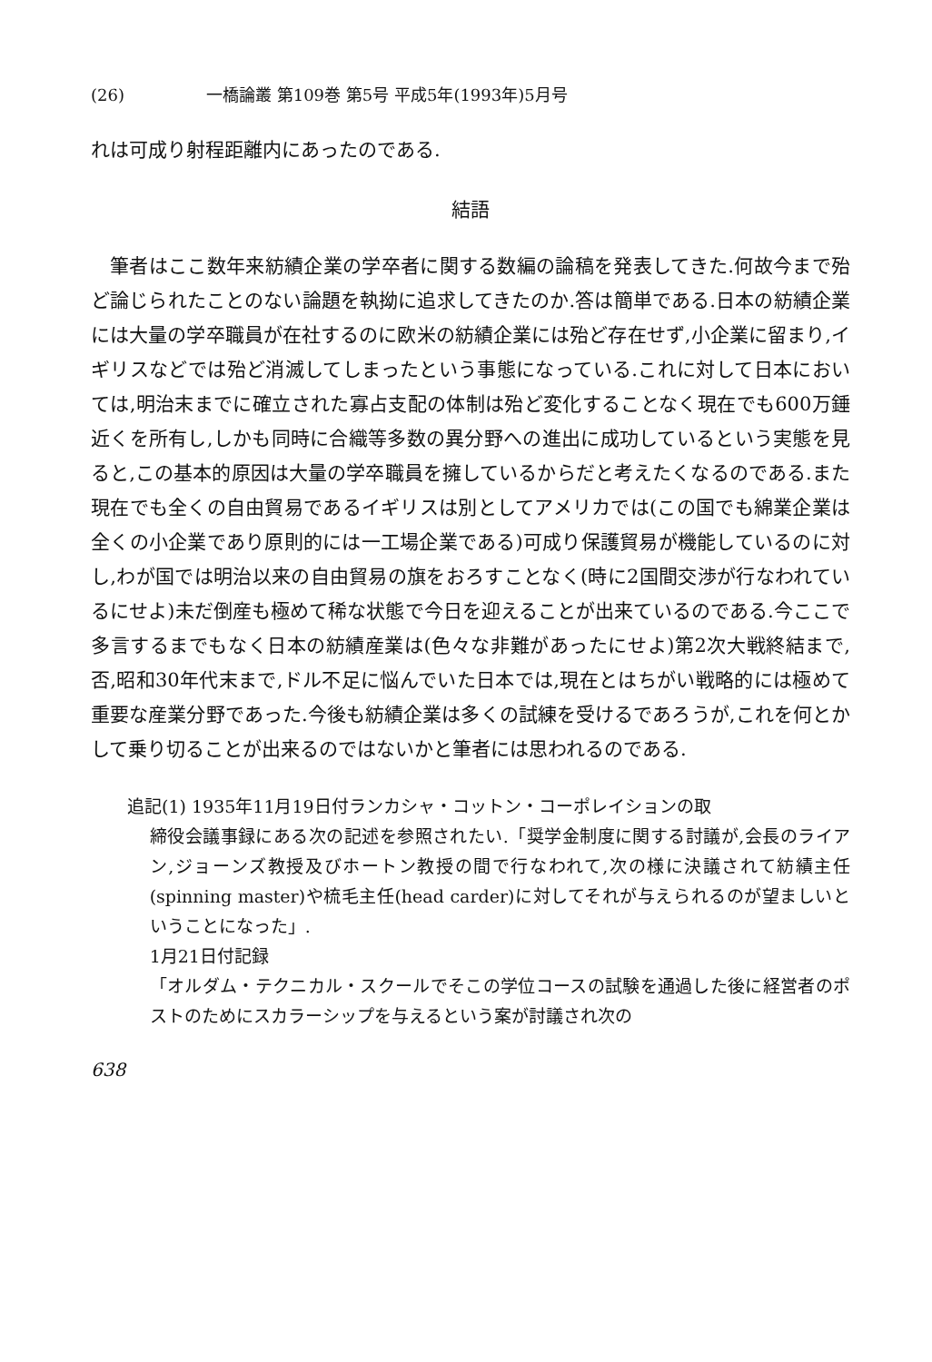(26) 一橋論叢 第109巻 第5号 平成5年(1993年)5月号
れは可成り射程距離内にあったのである.
結語
筆者はここ数年来紡績企業の学卒者に関する数編の論稿を発表してきた.何故今まで殆ど論じられたことのない論題を執拗に追求してきたのか.答は簡単である.日本の紡績企業には大量の学卒職員が在社するのに欧米の紡績企業には殆ど存在せず,小企業に留まり,イギリスなどでは殆ど消滅してしまったという事態になっている.これに対して日本においては,明治末までに確立された寡占支配の体制は殆ど変化することなく現在でも600万錘近くを所有し,しかも同時に合織等多数の異分野への進出に成功しているという実態を見ると,この基本的原因は大量の学卒職員を擁しているからだと考えたくなるのである.また現在でも全くの自由貿易であるイギリスは別としてアメリカでは(この国でも綿業企業は全くの小企業であり原則的には一工場企業である)可成り保護貿易が機能しているのに対し,わが国では明治以来の自由貿易の旗をおろすことなく(時に2国間交渉が行なわれているにせよ)未だ倒産も極めて稀な状態で今日を迎えることが出来ているのである.今ここで多言するまでもなく日本の紡績産業は(色々な非難があったにせよ)第2次大戦終結まで,否,昭和30年代末まで,ドル不足に悩んでいた日本では,現在とはちがい戦略的には極めて重要な産業分野であった.今後も紡績企業は多くの試練を受けるであろうが,これを何とかして乗り切ることが出来るのではないかと筆者には思われるのである.
追記(1) 1935年11月19日付ランカシャ・コットン・コーポレイションの取
締役会議事録にある次の記述を参照されたい.「奨学金制度に関する討議が,会長のライアン,ジョーンズ教授及びホートン教授の間で行なわれて,次の様に決議されて紡績主任(spinning master)や梳毛主任(head carder)に対してそれが与えられるのが望ましいということになった」.
1月21日付記録
「オルダム・テクニカル・スクールでそこの学位コースの試験を通過した後に経営者のポストのためにスカラーシップを与えるという案が討議され次の
638